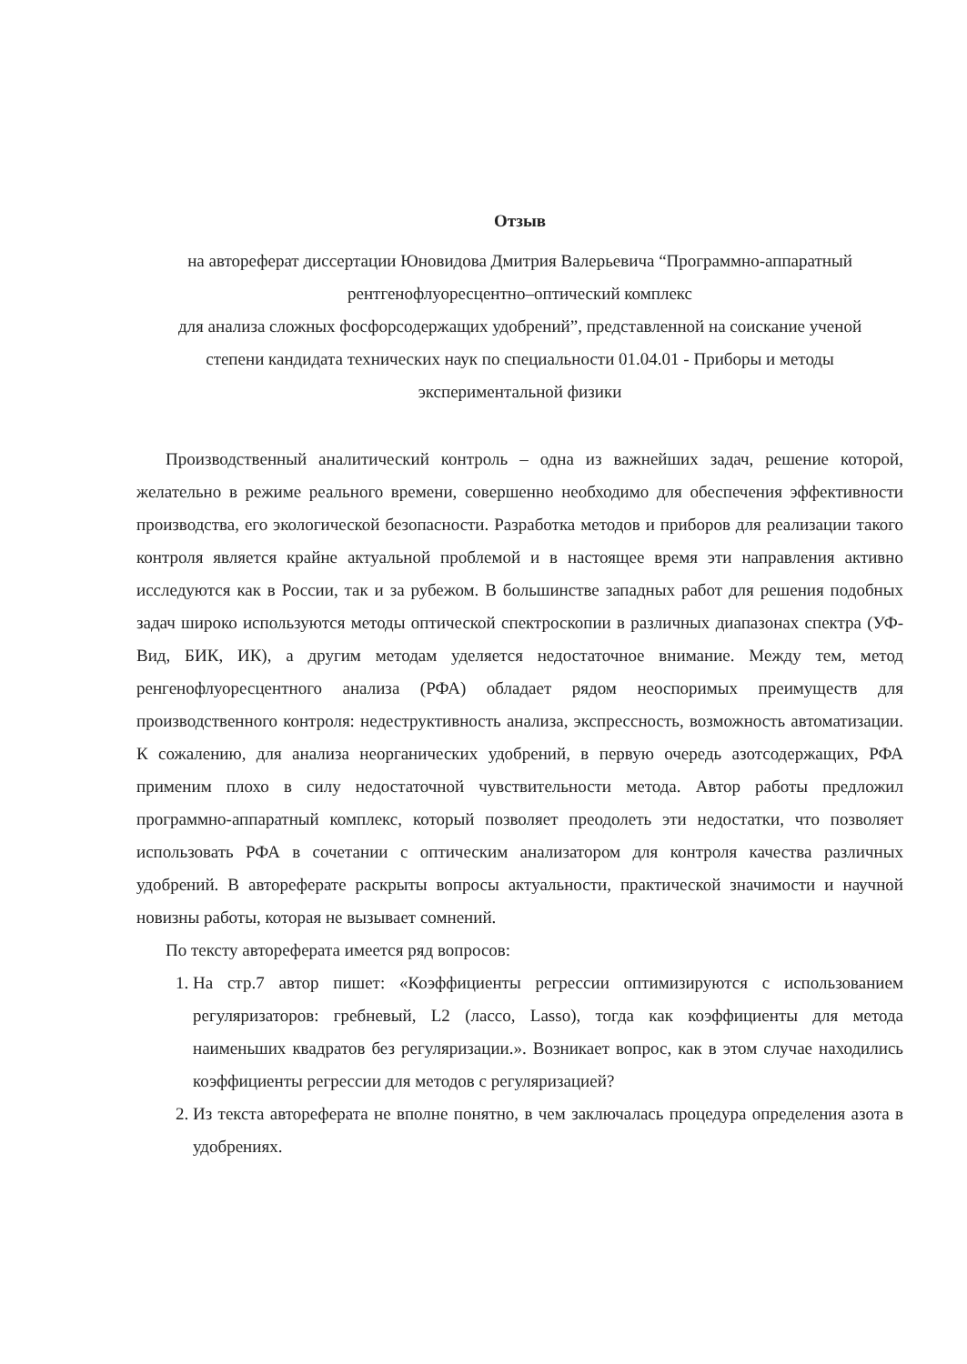Отзыв
на автореферат диссертации Юновидова Дмитрия Валерьевича “Программно-аппаратный
рентгенофлуоресцентно–оптический комплекс
для анализа сложных фосфорсодержащих удобрений”, представленной на соискание ученой
степени кандидата технических наук по специальности 01.04.01 - Приборы и методы
экспериментальной физики
Производственный аналитический контроль – одна из важнейших задач, решение которой, желательно в режиме реального времени, совершенно необходимо для обеспечения эффективности производства, его экологической безопасности. Разработка методов и приборов для реализации такого контроля является крайне актуальной проблемой и в настоящее время эти направления активно исследуются как в России, так и за рубежом. В большинстве западных работ для решения подобных задач широко используются методы оптической спектроскопии в различных диапазонах спектра (УФ-Вид, БИК, ИК), а другим методам уделяется недостаточное внимание. Между тем, метод ренгенофлуоресцентного анализа (РФА) обладает рядом неоспоримых преимуществ для производственного контроля: недеструктивность анализа, экспрессность, возможность автоматизации. К сожалению, для анализа неорганических удобрений, в первую очередь азотсодержащих, РФА применим плохо в силу недостаточной чувствительности метода. Автор работы предложил программно-аппаратный комплекс, который позволяет преодолеть эти недостатки, что позволяет использовать РФА в сочетании с оптическим анализатором для контроля качества различных удобрений. В автореферате раскрыты вопросы актуальности, практической значимости и научной новизны работы, которая не вызывает сомнений.
По тексту автореферата имеется ряд вопросов:
1. На стр.7 автор пишет: «Коэффициенты регрессии оптимизируются с использованием регуляризаторов: гребневый, L2 (лассо, Lasso), тогда как коэффициенты для метода наименьших квадратов без регуляризации.». Возникает вопрос, как в этом случае находились коэффициенты регрессии для методов с регуляризацией?
2. Из текста автореферата не вполне понятно, в чем заключалась процедура определения азота в удобрениях.